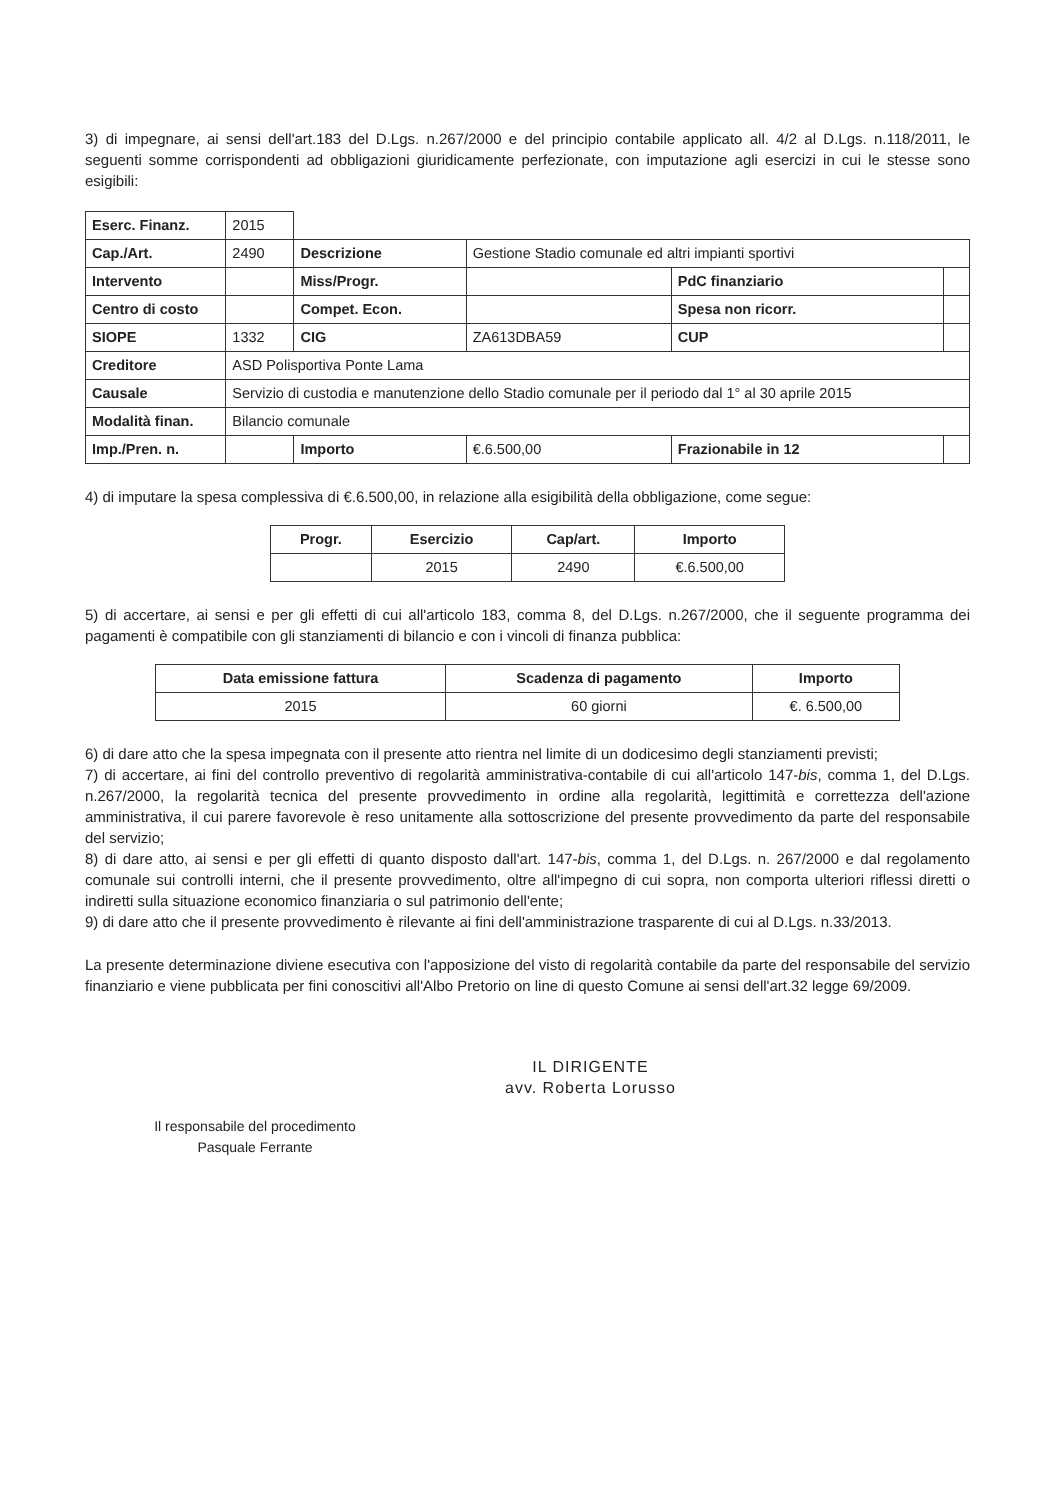3) di impegnare, ai sensi dell'art.183 del D.Lgs. n.267/2000 e del principio contabile applicato all. 4/2 al D.Lgs. n.118/2011, le seguenti somme corrispondenti ad obbligazioni giuridicamente perfezionate, con imputazione agli esercizi in cui le stesse sono esigibili:
| Eserc. Finanz. | 2015 | | | | |
| Cap./Art. | 2490 | Descrizione | Gestione Stadio comunale ed altri impianti sportivi | | |
| Intervento | | Miss/Progr. | | PdC finanziario | |
| Centro di costo | | Compet. Econ. | | Spesa non ricorr. | |
| SIOPE | 1332 | CIG | ZA613DBA59 | CUP | |
| Creditore | ASD Polisportiva Ponte Lama | | | | |
| Causale | Servizio di custodia e manutenzione dello Stadio comunale per il periodo dal 1° al 30 aprile 2015 | | | | |
| Modalità finan. | Bilancio comunale | | | | |
| Imp./Pren. n. | | Importo | €.6.500,00 | Frazionabile in 12 | |
4) di imputare la spesa complessiva di €.6.500,00, in relazione alla esigibilità della obbligazione, come segue:
| Progr. | Esercizio | Cap/art. | Importo |
| --- | --- | --- | --- |
| | 2015 | 2490 | €.6.500,00 |
5) di accertare, ai sensi e per gli effetti di cui all'articolo 183, comma 8, del D.Lgs. n.267/2000, che il seguente programma dei pagamenti è compatibile con gli stanziamenti di bilancio e con i vincoli di finanza pubblica:
| Data emissione fattura | Scadenza di pagamento | Importo |
| --- | --- | --- |
| 2015 | 60 giorni | €. 6.500,00 |
6) di dare atto che la spesa impegnata con il presente atto rientra nel limite di un dodicesimo degli stanziamenti previsti;
7) di accertare, ai fini del controllo preventivo di regolarità amministrativa-contabile di cui all'articolo 147-bis, comma 1, del D.Lgs. n.267/2000, la regolarità tecnica del presente provvedimento in ordine alla regolarità, legittimità e correttezza dell'azione amministrativa, il cui parere favorevole è reso unitamente alla sottoscrizione del presente provvedimento da parte del responsabile del servizio;
8) di dare atto, ai sensi e per gli effetti di quanto disposto dall'art. 147-bis, comma 1, del D.Lgs. n. 267/2000 e dal regolamento comunale sui controlli interni, che il presente provvedimento, oltre all'impegno di cui sopra, non comporta ulteriori riflessi diretti o indiretti sulla situazione economico finanziaria o sul patrimonio dell'ente;
9) di dare atto che il presente provvedimento è rilevante ai fini dell'amministrazione trasparente di cui al D.Lgs. n.33/2013.
La presente determinazione diviene esecutiva con l'apposizione del visto di regolarità contabile da parte del responsabile del servizio finanziario e viene pubblicata per fini conoscitivi all'Albo Pretorio on line di questo Comune ai sensi dell'art.32 legge 69/2009.
Il responsabile del procedimento
Pasquale Ferrante
IL DIRIGENTE
avv. Roberta Lorusso